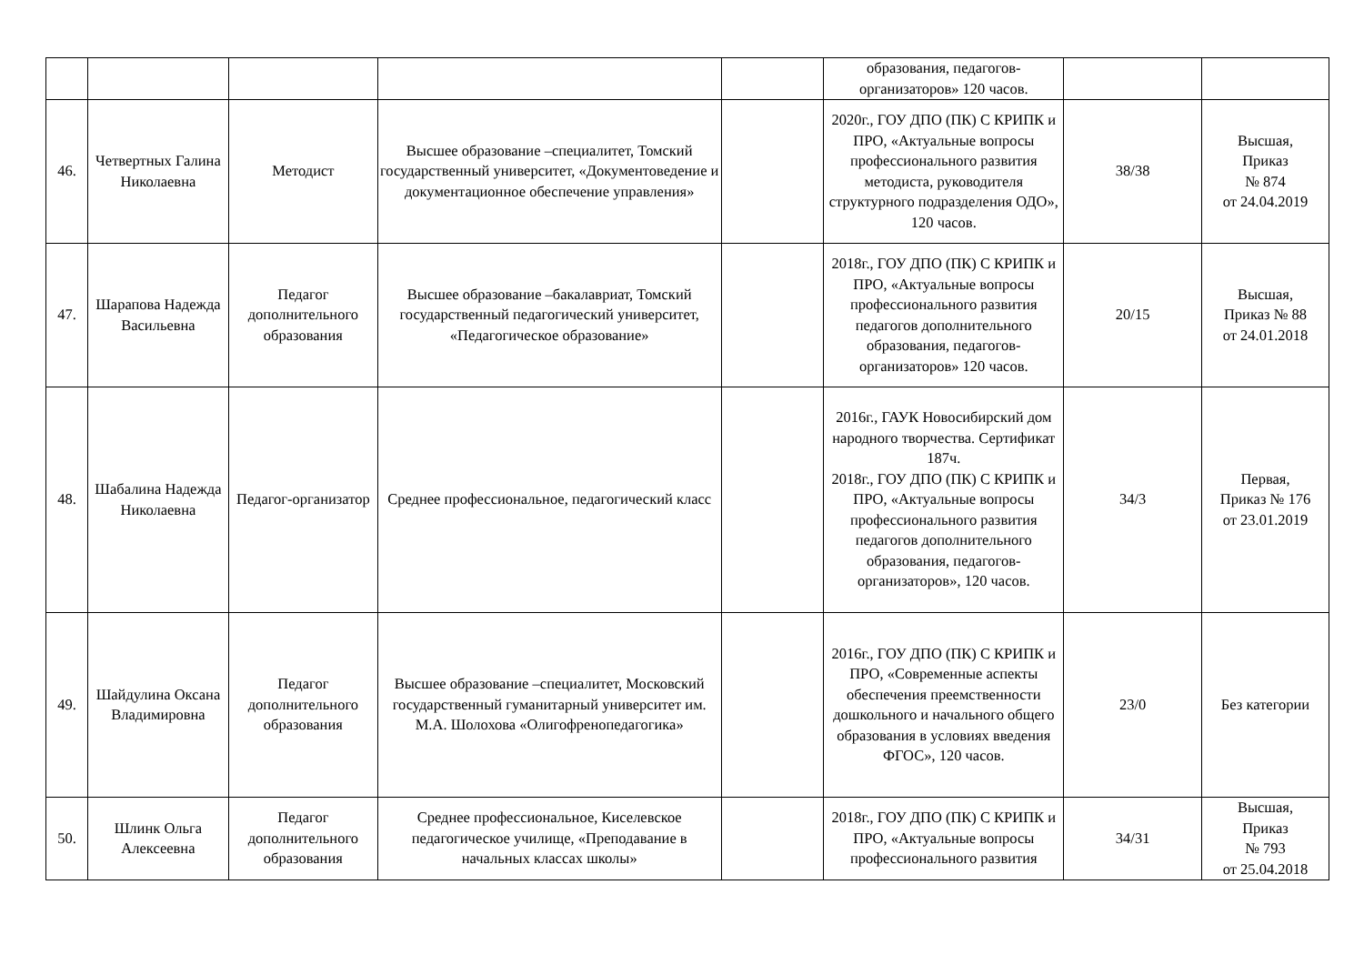| | | | | | образования, педагогов-организаторов» 120 часов. | | |
| 46. | Четвертных Галина Николаевна | Методист | Высшее образование –специалитет, Томский государственный университет, «Документоведение и документационное обеспечение управления» | | 2020г., ГОУ ДПО (ПК) С КРИПК и ПРО, «Актуальные вопросы профессионального развития методиста, руководителя структурного подразделения ОДО», 120 часов. | 38/38 | Высшая, Приказ № 874 от 24.04.2019 |
| 47. | Шарапова Надежда Васильевна | Педагог дополнительного образования | Высшее образование –бакалавриат, Томский государственный педагогический университет, «Педагогическое образование» | | 2018г., ГОУ ДПО (ПК) С КРИПК и ПРО, «Актуальные вопросы профессионального развития педагогов дополнительного образования, педагогов-организаторов» 120 часов. | 20/15 | Высшая, Приказ № 88 от 24.01.2018 |
| 48. | Шабалина Надежда Николаевна | Педагог-организатор | Среднее профессиональное, педагогический класс | | 2016г., ГАУК Новосибирский дом народного творчества. Сертификат 187ч. 2018г., ГОУ ДПО (ПК) С КРИПК и ПРО, «Актуальные вопросы профессионального развития педагогов дополнительного образования, педагогов-организаторов», 120 часов. | 34/3 | Первая, Приказ № 176 от 23.01.2019 |
| 49. | Шайдулина Оксана Владимировна | Педагог дополнительного образования | Высшее образование –специалитет, Московский государственный гуманитарный университет им. М.А. Шолохова «Олигофренопедагогика» | | 2016г., ГОУ ДПО (ПК) С КРИПК и ПРО, «Современные аспекты обеспечения преемственности дошкольного и начального общего образования в условиях введения ФГОС», 120 часов. | 23/0 | Без категории |
| 50. | Шлинк Ольга Алексеевна | Педагог дополнительного образования | Среднее профессиональное, Киселевское педагогическое училище, «Преподавание в начальных классах школы» | | 2018г., ГОУ ДПО (ПК) С КРИПК и ПРО, «Актуальные вопросы профессионального развития | 34/31 | Высшая, Приказ № 793 от 25.04.2018 |